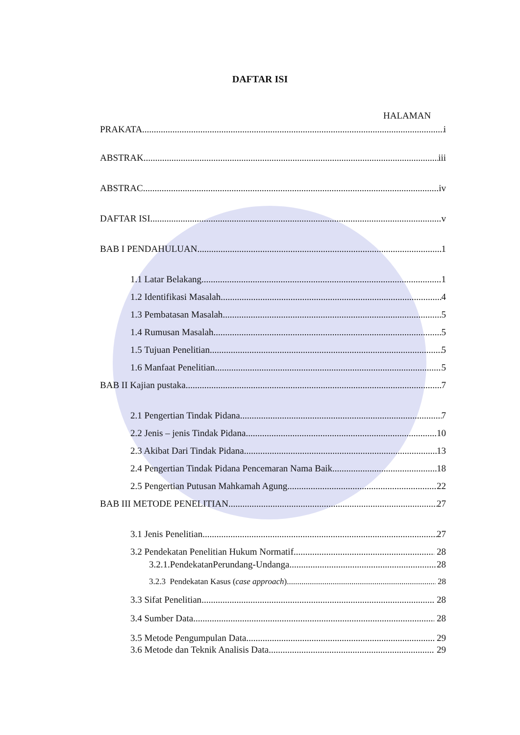DAFTAR ISI
HALAMAN
PRAKATA i
ABSTRAK iii
ABSTRAC iv
DAFTAR ISI v
BAB I PENDAHULUAN 1
1.1 Latar Belakang 1
1.2 Identifikasi Masalah 4
1.3 Pembatasan Masalah 5
1.4 Rumusan Masalah 5
1.5 Tujuan Penelitian 5
1.6 Manfaat Penelitian 5
BAB II Kajian pustaka 7
2.1 Pengertian Tindak Pidana 7
2.2 Jenis – jenis Tindak Pidana 10
2.3 Akibat Dari Tindak Pidana 13
2.4 Pengertian Tindak Pidana Pencemaran Nama Baik 18
2.5 Pengertian Putusan Mahkamah Agung 22
BAB III METODE PENELITIAN 27
3.1 Jenis Penelitian 27
3.2 Pendekatan Penelitian Hukum Normatif 28
3.2.1.PendekatanPerundang-Undanga 28
3.2.3 Pendekatan Kasus (case approach) 28
3.3 Sifat Penelitian 28
3.4 Sumber Data 28
3.5 Metode Pengumpulan Data 29
3.6 Metode dan Teknik Analisis Data 29